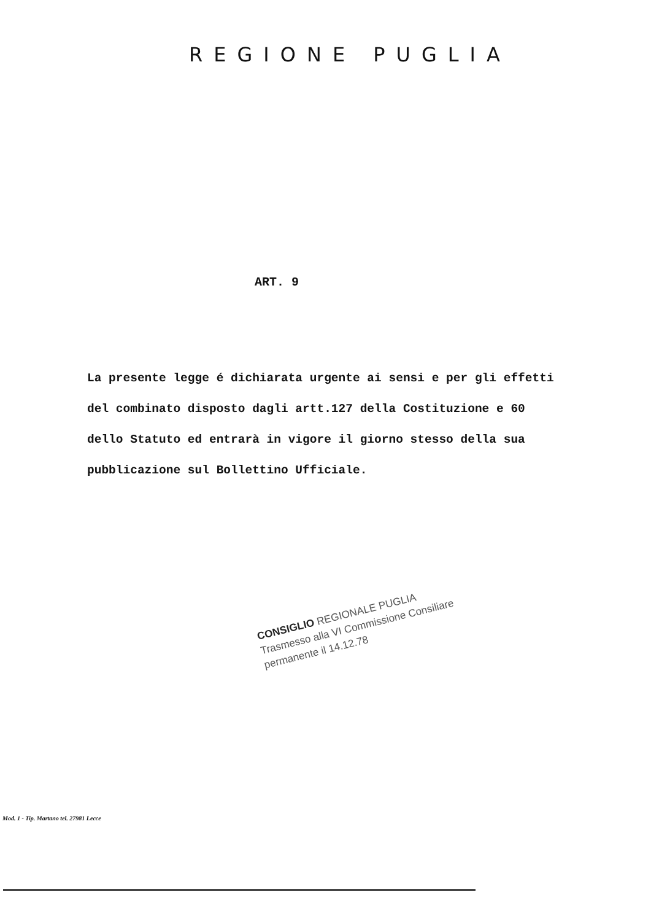REGIONE PUGLIA
ART. 9
La presente legge é dichiarata urgente ai sensi e per gli effetti del combinato disposto dagli artt.127 della Costituzione e 60 dello Statuto ed entrarà in vigore il giorno stesso della sua pubblicazione sul Bollettino Ufficiale.
CONSIGLIO REGIONALE PUGLIA
Trasmesso alla VI Commissione Consiliare permanente il 14.12.78
Mod. 1 - Tip. Martano tel. 27981 Lecce